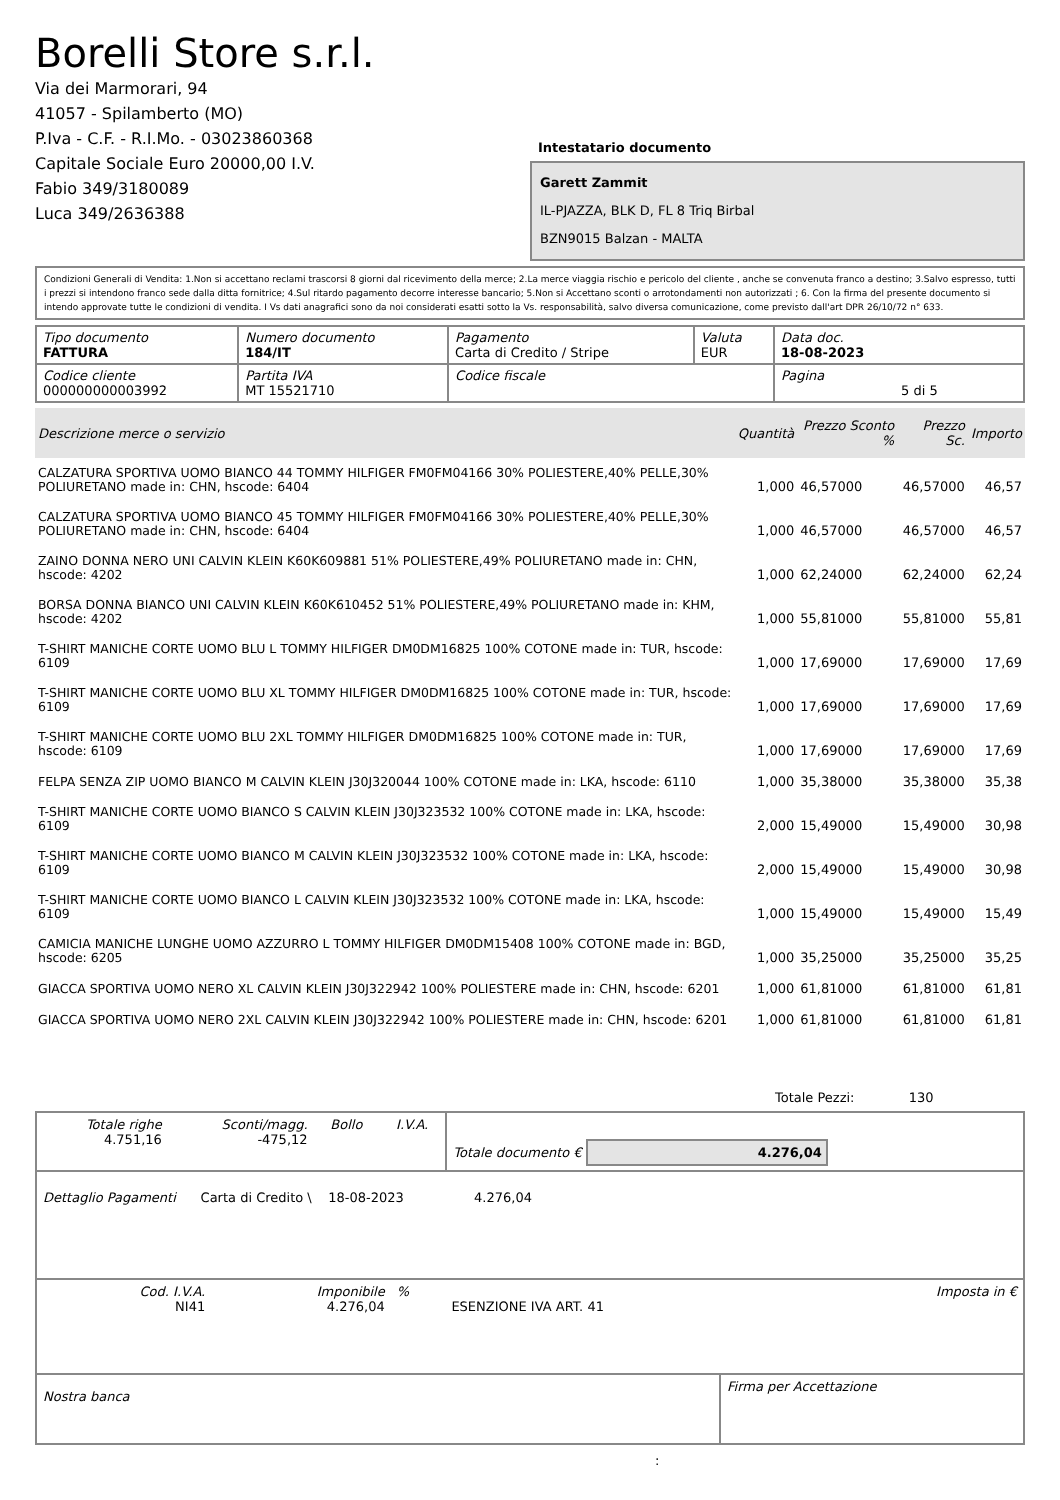Borelli Store s.r.l.
Via dei Marmorari, 94
41057 - Spilamberto (MO)
P.Iva - C.F. - R.I.Mo. - 03023860368
Capitale Sociale Euro 20000,00 I.V.
Fabio 349/3180089
Luca 349/2636388
Intestatario documento
Garett Zammit
IL-PJAZZA, BLK D, FL 8 Triq Birbal
BZN9015 Balzan - MALTA
Condizioni Generali di Vendita: 1.Non si accettano reclami trascorsi 8 giorni dal ricevimento della merce; 2.La merce viaggia rischio e pericolo del cliente , anche se convenuta franco a destino; 3.Salvo espresso, tutti i prezzi si intendono franco sede dalla ditta fornitrice; 4.Sul ritardo pagamento decorre interesse bancario; 5.Non si Accettano sconti o arrotondamenti non autorizzati ; 6. Con la firma del presente documento si intendo approvate tutte le condizioni di vendita. I Vs dati anagrafici sono da noi considerati esatti sotto la Vs. responsabilità, salvo diversa comunicazione, come previsto dall'art DPR 26/10/72 n° 633.
| Tipo documento FATTURA | Numero documento 184/IT | Pagamento Carta di Credito / Stripe | Valuta EUR | Data doc. 18-08-2023 |
| Codice cliente 000000000003992 | Partita IVA MT 15521710 | Codice fiscale | | Pagina 5 di 5 |
| Descrizione merce o servizio | Quantità | Prezzo Sconto % | Prezzo Sc. | Importo |
| --- | --- | --- | --- | --- |
| CALZATURA SPORTIVA UOMO BIANCO 44 TOMMY HILFIGER FM0FM04166 30% POLIESTERE,40% PELLE,30% POLIURETANO made in: CHN, hscode: 6404 | 1,000 | 46,57000 | 46,57000 | 46,57 |
| CALZATURA SPORTIVA UOMO BIANCO 45 TOMMY HILFIGER FM0FM04166 30% POLIESTERE,40% PELLE,30% POLIURETANO made in: CHN, hscode: 6404 | 1,000 | 46,57000 | 46,57000 | 46,57 |
| ZAINO DONNA NERO UNI CALVIN KLEIN K60K609881 51% POLIESTERE,49% POLIURETANO made in: CHN, hscode: 4202 | 1,000 | 62,24000 | 62,24000 | 62,24 |
| BORSA DONNA BIANCO UNI CALVIN KLEIN K60K610452 51% POLIESTERE,49% POLIURETANO made in: KHM, hscode: 4202 | 1,000 | 55,81000 | 55,81000 | 55,81 |
| T-SHIRT MANICHE CORTE UOMO BLU L TOMMY HILFIGER DM0DM16825 100% COTONE made in: TUR, hscode: 6109 | 1,000 | 17,69000 | 17,69000 | 17,69 |
| T-SHIRT MANICHE CORTE UOMO BLU XL TOMMY HILFIGER DM0DM16825 100% COTONE made in: TUR, hscode: 6109 | 1,000 | 17,69000 | 17,69000 | 17,69 |
| T-SHIRT MANICHE CORTE UOMO BLU 2XL TOMMY HILFIGER DM0DM16825 100% COTONE made in: TUR, hscode: 6109 | 1,000 | 17,69000 | 17,69000 | 17,69 |
| FELPA SENZA ZIP UOMO BIANCO M CALVIN KLEIN J30J320044 100% COTONE made in: LKA, hscode: 6110 | 1,000 | 35,38000 | 35,38000 | 35,38 |
| T-SHIRT MANICHE CORTE UOMO BIANCO S CALVIN KLEIN J30J323532 100% COTONE made in: LKA, hscode: 6109 | 2,000 | 15,49000 | 15,49000 | 30,98 |
| T-SHIRT MANICHE CORTE UOMO BIANCO M CALVIN KLEIN J30J323532 100% COTONE made in: LKA, hscode: 6109 | 2,000 | 15,49000 | 15,49000 | 30,98 |
| T-SHIRT MANICHE CORTE UOMO BIANCO L CALVIN KLEIN J30J323532 100% COTONE made in: LKA, hscode: 6109 | 1,000 | 15,49000 | 15,49000 | 15,49 |
| CAMICIA MANICHE LUNGHE UOMO AZZURRO L TOMMY HILFIGER DM0DM15408 100% COTONE made in: BGD, hscode: 6205 | 1,000 | 35,25000 | 35,25000 | 35,25 |
| GIACCA SPORTIVA UOMO NERO XL CALVIN KLEIN J30J322942 100% POLIESTERE made in: CHN, hscode: 6201 | 1,000 | 61,81000 | 61,81000 | 61,81 |
| GIACCA SPORTIVA UOMO NERO 2XL CALVIN KLEIN J30J322942 100% POLIESTERE made in: CHN, hscode: 6201 | 1,000 | 61,81000 | 61,81000 | 61,81 |
Totale Pezzi: 130
| Totale righe 4.751,16 | Sconti/magg. -475,12 | Bollo | I.V.A. | Totale documento € 4.276,04 |
Dettaglio Pagamenti Carta di Credito \ 18-08-2023 4.276,04
| Cod. I.V.A. NI41 | Imponibile 4.276,04 | % | ESENZIONE IVA ART. 41 | Imposta in € |
| Nostra banca | Firma per Accettazione |
: